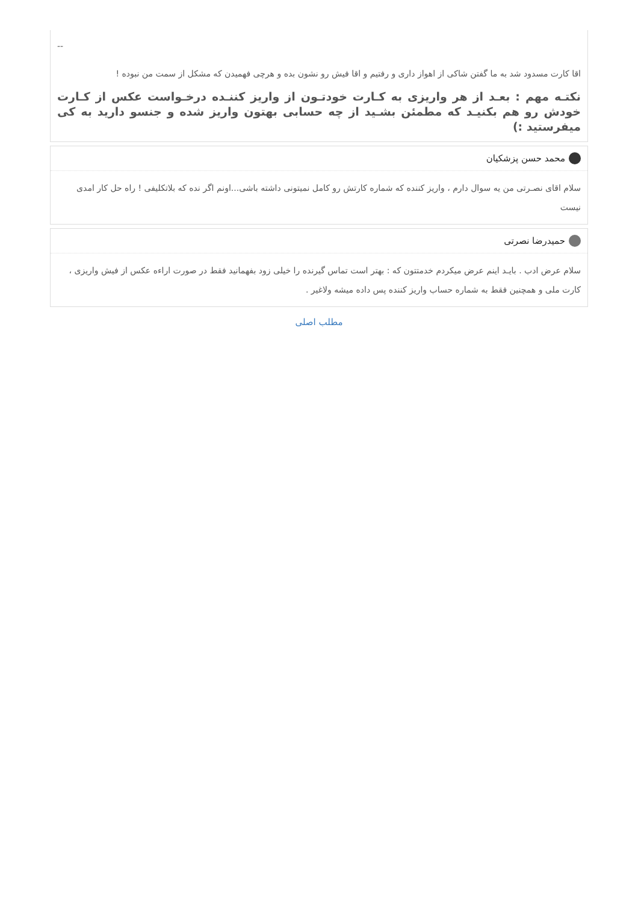--
اقا کارت مسدود شد به ما گفتن شاکی از اهواز داری و رفتیم و اقا فیش رو نشون بده و هرچی فهمیدن که مشکل از سمت من نبوده !
نکتـه مهم : بعـد از هر واریزی به کـارت خودتـون از واریز کننـده درخـواست عکس از کـارت خودش رو هم بکنیـد که مطمئن بشـید از چه حسابی بهتون واریز شده و جنسو دارید به کی میفرستید :)
محمد حسن پزشکیان
سلام اقای نصـرتی من یه سوال دارم ، واریز کننده که شماره کارتش رو کامل نمیتونی داشته باشی...اونم اگر نده که بلاتکلیفی ! راه حل کار امدی نیست
حمیدرضا نصرتی
سلام عرض ادب . بایـد اینم عرض میکردم خدمتتون که : بهتر است تماس گیرنده را خیلی زود بفهمانید فقط در صورت اراءه عکس از فیش واریزی ، کارت ملی و همچنین فقط به شماره حساب واریز کننده پس داده میشه ولاغیر .
مطلب اصلی